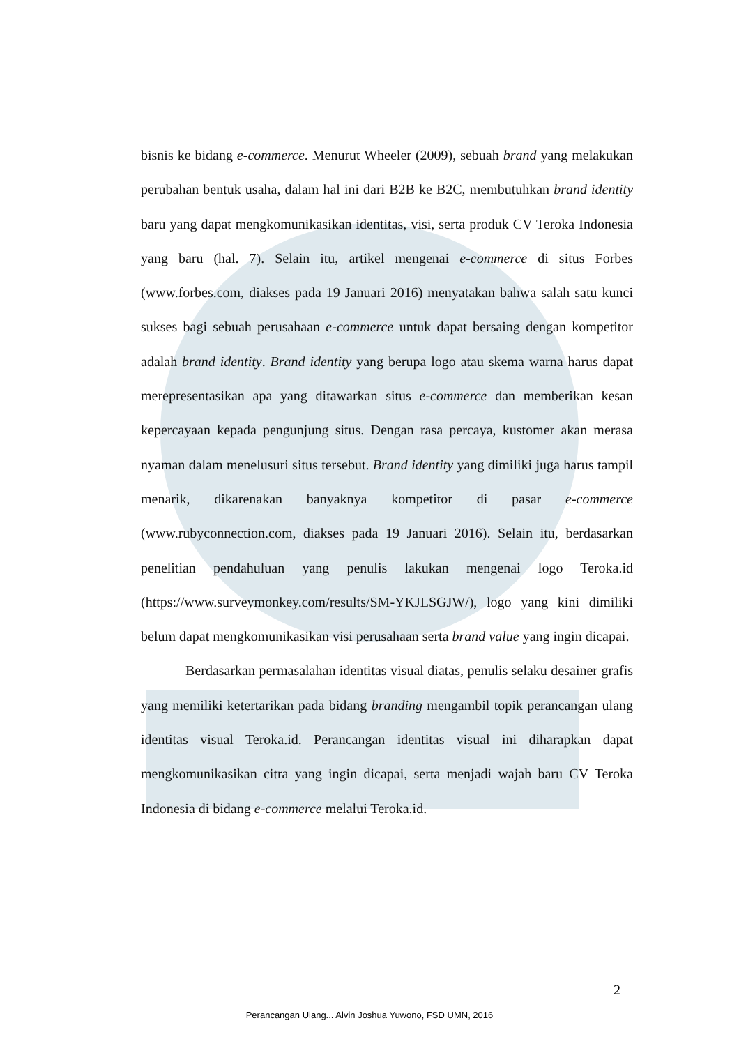bisnis ke bidang e-commerce. Menurut Wheeler (2009), sebuah brand yang melakukan perubahan bentuk usaha, dalam hal ini dari B2B ke B2C, membutuhkan brand identity baru yang dapat mengkomunikasikan identitas, visi, serta produk CV Teroka Indonesia yang baru (hal. 7). Selain itu, artikel mengenai e-commerce di situs Forbes (www.forbes.com, diakses pada 19 Januari 2016) menyatakan bahwa salah satu kunci sukses bagi sebuah perusahaan e-commerce untuk dapat bersaing dengan kompetitor adalah brand identity. Brand identity yang berupa logo atau skema warna harus dapat merepresentasikan apa yang ditawarkan situs e-commerce dan memberikan kesan kepercayaan kepada pengunjung situs. Dengan rasa percaya, kustomer akan merasa nyaman dalam menelusuri situs tersebut. Brand identity yang dimiliki juga harus tampil menarik, dikarenakan banyaknya kompetitor di pasar e-commerce (www.rubyconnection.com, diakses pada 19 Januari 2016). Selain itu, berdasarkan penelitian pendahuluan yang penulis lakukan mengenai logo Teroka.id (https://www.surveymonkey.com/results/SM-YKJLSGJW/), logo yang kini dimiliki belum dapat mengkomunikasikan visi perusahaan serta brand value yang ingin dicapai.
Berdasarkan permasalahan identitas visual diatas, penulis selaku desainer grafis yang memiliki ketertarikan pada bidang branding mengambil topik perancangan ulang identitas visual Teroka.id. Perancangan identitas visual ini diharapkan dapat mengkomunikasikan citra yang ingin dicapai, serta menjadi wajah baru CV Teroka Indonesia di bidang e-commerce melalui Teroka.id.
2
Perancangan Ulang... Alvin Joshua Yuwono, FSD UMN, 2016